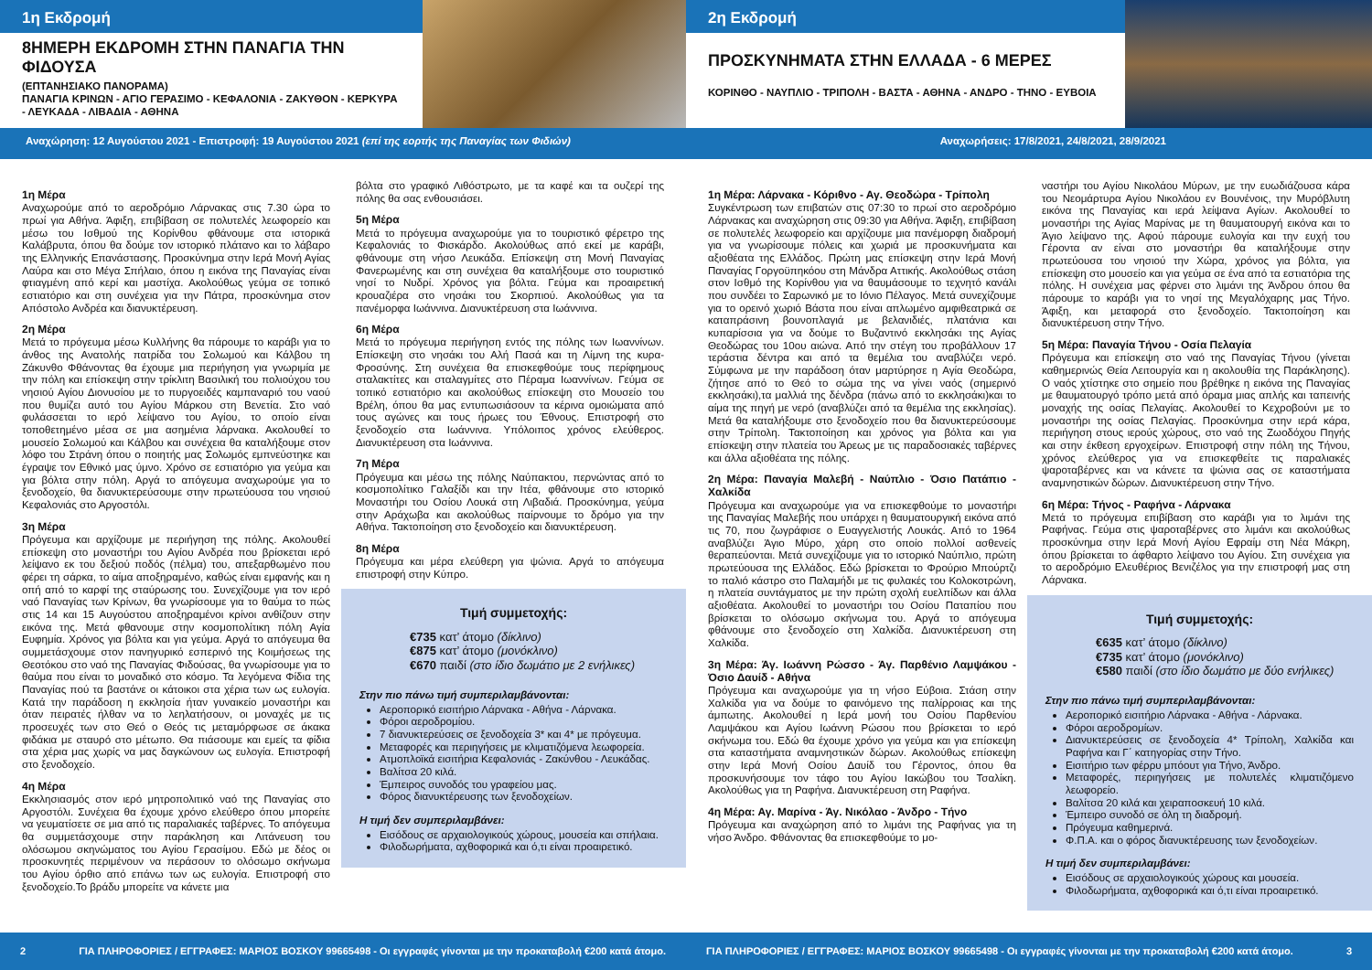1η Εκδρομή
8ΗΜΕΡΗ ΕΚΔΡΟΜΗ ΣΤΗΝ ΠΑΝΑΓΙΑ ΤΗΝ ΦΙΔΟΥΣΑ
(ΕΠΤΑΝΗΣΙΑΚΟ ΠΑΝΟΡΑΜΑ)
ΠΑΝΑΓΙΑ ΚΡΙΝΩΝ - ΑΓΙΟ ΓΕΡΑΣΙΜΟ - ΚΕΦΑΛΟΝΙΑ - ΖΑΚΥΘΟΝ - ΚΕΡΚΥΡΑ - ΛΕΥΚΑΔΑ - ΛΙΒΑΔΙΑ - ΑΘΗΝΑ
Αναχώρηση: 12 Αυγούστου 2021 - Επιστροφή: 19 Αυγούστου 2021 (επί της εορτής της Παναγίας των Φιδιών)
1η Μέρα
Αναχωρούμε από το αεροδρόμιο Λάρνακας στις 7.30 ώρα το πρωί για Αθήνα. Άφιξη, επιβίβαση σε πολυτελές λεωφορείο και μέσω του Ισθμού της Κορίνθου φθάνουμε στα ιστορικά Καλάβρυτα, όπου θα δούμε τον ιστορικό πλάτανο και το λάβαρο της Ελληνικής Επανάστασης. Προσκύνημα στην Ιερά Μονή Αγίας Λαύρα και στο Μέγα Σπήλαιο, όπου η εικόνα της Παναγίας είναι φτιαγμένη από κερί και μαστίχα. Ακολούθως γεύμα σε τοπικό εστιατόριο και στη συνέχεια για την Πάτρα, προσκύνημα στον Απόστολο Ανδρέα και διανυκτέρευση.
2η Μέρα
Μετά το πρόγευμα μέσω Κυλλήνης θα πάρουμε το καράβι για το άνθος της Ανατολής πατρίδα του Σολωμού και Κάλβου τη Ζάκυνθο Φθάνοντας θα έχουμε μια περιήγηση για γνωριμία με την πόλη και επίσκεψη στην τρίκλιτη Βασιλική του πολιούχου του νησιού Αγίου Διονυσίου με το πυργοειδές καμπαναριό του ναού που θυμίζει αυτό του Αγίου Μάρκου στη Βενετία. Στο ναό φυλάσσεται το ιερό λείψανο του Αγίου, το οποίο είναι τοποθετημένο μέσα σε μια ασημένια λάρνακα. Ακολουθεί το μουσείο Σολωμού και Κάλβου και συνέχεια θα καταλήξουμε στον λόφο του Στράνη όπου ο ποιητής μας Σολωμός εμπνεύστηκε και έγραψε τον Εθνικό μας ύμνο. Χρόνο σε εστιατόριο για γεύμα και για βόλτα στην πόλη. Αργά το απόγευμα αναχωρούμε για το ξενοδοχείο, θα διανυκτερεύσουμε στην πρωτεύουσα του νησιού Κεφαλονιάς στο Αργοστόλι.
3η Μέρα
Πρόγευμα και αρχίζουμε με περιήγηση της πόλης. Ακολουθεί επίσκεψη στο μοναστήρι του Αγίου Ανδρέα που βρίσκεται ιερό λείψανο εκ του δεξιού ποδός (πέλμα) του, απεξαρθωμένο που φέρει τη σάρκα, το αίμα αποξηραμένο, καθώς είναι εμφανής και η οπή από το καρφί της σταύρωσης του. Συνεχίζουμε για τον ιερό ναό Παναγίας των Κρίνων, θα γνωρίσουμε για το θαύμα το πώς στις 14 και 15 Αυγούστου αποξηραμένοι κρίνοι ανθίζουν στην εικόνα της. Μετά φθανουμε στην κοσμοπολίτικη πόλη Αγία Ευφημία. Χρόνος για βόλτα και για γεύμα. Αργά το απόγευμα θα συμμετάσχουμε στον πανηγυρικό εσπερινό της Κοιμήσεως της Θεοτόκου στο ναό της Παναγίας Φιδούσας, θα γνωρίσουμε για το θαύμα που είναι το μοναδικό στο κόσμο. Τα λεγόμενα Φίδια της Παναγίας πού τα βαστάνε οι κάτοικοι στα χέρια των ως ευλογία. Κατά την παράδοση η εκκλησία ήταν γυναικείο μοναστήρι και όταν πειρατές ήλθαν να το λεηλατήσουν, οι μοναχές με τις προσευχές των στο Θεό ο Θεός τις μεταμόρφωσε σε άκακα φιδάκια με σταυρό στο μέτωπο. Θα πιάσουμε και εμείς τα φίδια στα χέρια μας χωρίς να μας δαγκώνουν ως ευλογία. Επιστροφή στο ξενοδοχείο.
4η Μέρα
Εκκλησιασμός στον ιερό μητροπολιτικό ναό της Παναγίας στο Αργοστόλι. Συνέχεια θα έχουμε χρόνο ελεύθερο όπου μπορείτε να γευματίσετε σε μια από τις παραλιακές ταβέρνες. Το απόγευμα θα συμμετάσχουμε στην παράκληση και Λιτάνευση του ολόσωμου σκηνώματος του Αγίου Γερασίμου. Εδώ με δέος οι προσκυνητές περιμένουν να περάσουν το ολόσωμο σκήνωμα του Αγίου όρθιο από επάνω των ως ευλογία. Επιστροφή στο ξενοδοχείο.Το βράδυ μπορείτε να κάνετε μια
βόλτα στο γραφικό Λιθόστρωτο, με τα καφέ και τα ουζερί της πόλης θα σας ενθουσιάσει.
5η Μέρα
Μετά το πρόγευμα αναχωρούμε για το τουριστικό φέρετρο της Κεφαλονιάς το Φισκάρδο. Ακολούθως από εκεί με καράβι, φθάνουμε στη νήσο Λευκάδα. Επίσκεψη στη Μονή Παναγίας Φανερωμένης και στη συνέχεια θα καταλήξουμε στο τουριστικό νησί το Νυδρί. Χρόνος για βόλτα. Γεύμα και προαιρετική κρουαζιέρα στο νησάκι του Σκορπιού. Ακολούθως για τα πανέμορφα Ιωάννινα. Διανυκτέρευση στα Ιωάννινα.
6η Μέρα
Μετά το πρόγευμα περιήγηση εντός της πόλης των Ιωαννίνων. Επίσκεψη στο νησάκι του Αλή Πασά και τη Λίμνη της κυρα-Φροσύνης. Στη συνέχεια θα επισκεφθούμε τους περίφημους σταλακτίτες και σταλαγμίτες στο Πέραμα Ιωαννίνων. Γεύμα σε τοπικό εστιατόριο και ακολούθως επίσκεψη στο Μουσείο του Βρέλη, όπου θα μας εντυπωσιάσουν τα κέρινα ομοιώματα από τους αγώνες και τους ήρωες του Έθνους. Επιστροφή στο ξενοδοχείο στα Ιωάννινα. Υπόλοιπος χρόνος ελεύθερος. Διανυκτέρευση στα Ιωάννινα.
7η Μέρα
Πρόγευμα και μέσω της πόλης Ναύπακτου, περνώντας από το κοσμοπολίτικο Γαλαξίδι και την Ιτέα, φθάνουμε στο ιστορικό Μοναστήρι του Οσίου Λουκά στη Λιβαδιά. Προσκύνημα, γεύμα στην Αράχωβα και ακολούθως παίρνουμε το δρόμο για την Αθήνα. Τακτοποίηση στο ξενοδοχείο και διανυκτέρευση.
8η Μέρα
Πρόγευμα και μέρα ελεύθερη για ψώνια. Αργά το απόγευμα επιστροφή στην Κύπρο.
Τιμή συμμετοχής:
€735 κατ’ άτομο (δίκλινο)
€875 κατ’ άτομο (μονόκλινο)
€670 παιδί (στο ίδιο δωμάτιο με 2 ενήλικες)
Στην πιο πάνω τιμή συμπεριλαμβάνονται:
Αεροπορικό εισιτήριο Λάρνακα - Αθήνα - Λάρνακα.
Φόροι αεροδρομίου.
7 διανυκτερεύσεις σε ξενοδοχεία 3* και 4* με πρόγευμα.
Μεταφορές και περιηγήσεις με κλιματιζόμενα λεωφορεία.
Ατμοπλοϊκά εισιτήρια Κεφαλονιάς - Ζακύνθου - Λευκάδας.
Βαλίτσα 20 κιλά.
Έμπειρος συνοδός του γραφείου μας.
Φόρος διανυκτέρευσης των ξενοδοχείων.
Η τιμή δεν συμπεριλαμβάνει:
Εισόδους σε αρχαιολογικούς χώρους, μουσεία και σπήλαια.
Φιλοδωρήματα, αχθοφορικά και ό,τι είναι προαιρετικό.
2 ΓΙΑ ΠΛΗΡΟΦΟΡΙΕΣ / ΕΓΓΡΑΦΕΣ: ΜΑΡΙΟΣ ΒΟΣΚΟΥ 99665498 - Οι εγγραφές γίνονται με την προκαταβολή €200 κατά άτομο.
2η Εκδρομή
ΠΡΟΣΚΥΝΗΜΑΤΑ ΣΤΗΝ ΕΛΛΑΔΑ - 6 ΜΕΡΕΣ
ΚΟΡΙΝΘΟ - ΝΑΥΠΛΙΟ - ΤΡΙΠΟΛΗ - ΒΑΣΤΑ - ΑΘΗΝΑ - ΑΝΔΡΟ - ΤΗΝΟ - ΕΥΒΟΙΑ
Αναχωρήσεις: 17/8/2021, 24/8/2021, 28/9/2021
1η Μέρα: Λάρνακα - Κόριθνο - Αγ. Θεοδώρα - Τρίπολη
Συγκέντρωση των επιβατών στις 07:30 το πρωί στο αεροδρόμιο Λάρνακας και αναχώρηση στις 09:30 για Αθήνα. Άφιξη, επιβίβαση σε πολυτελές λεωφορείο και αρχίζουμε μια πανέμορφη διαδρομή για να γνωρίσουμε πόλεις και χωριά με προσκυνήματα και αξιοθέατα της Ελλάδος. Πρώτη μας επίσκεψη στην Ιερά Μονή Παναγίας Γοργοϋπηκόου στη Μάνδρα Αττικής. Ακολούθως στάση στον Ισθμό της Κορίνθου για να θαυμάσουμε το τεχνητό κανάλι που συνδέει το Σαρωνικό με το Ιόνιο Πέλαγος. Μετά συνεχίζουμε για το ορεινό χωριό Βάστα που είναι απλωμένο αμφιθεατρικά σε καταπράσινη βουνοπλαγιά με βελανιδιές, πλατάνια και κυπαρίσσια για να δούμε το Βυζαντινό εκκλησάκι της Αγίας Θεοδώρας του 10ου αιώνα. Από την στέγη του προβάλλουν 17 τεράστια δέντρα και από τα θεμέλια του αναβλύζει νερό. Σύμφωνα με την παράδοση όταν μαρτύρησε η Αγία Θεοδώρα, ζήτησε από το Θεό το σώμα της να γίνει ναός (σημερινό εκκλησάκι),τα μαλλιά της δένδρα (πάνω από το εκκλησάκι)και το αίμα της πηγή με νερό (αναβλύζει από τα θεμέλια της εκκλησίας). Μετά θα καταλήξουμε στο ξενοδοχείο που θα διανυκτερεύσουμε στην Τρίπολη. Τακτοποίηση και χρόνος για βόλτα και για επίσκεψη στην πλατεία του Άρεως με τις παραδοσιακές ταβέρνες και άλλα αξιοθέατα της πόλης.
2η Μέρα: Παναγία Μαλεβή - Ναύπλιο - Όσιο Πατάπιο - Χαλκίδα
Πρόγευμα και αναχωρούμε για να επισκεφθούμε το μοναστήρι της Παναγίας Μαλεβής που υπάρχει η θαυματουργική εικόνα από τις 70, που ζωγράφισε ο Ευαγγελιστής Λουκάς. Από το 1964 αναβλύζει Άγιο Μύρο, χάρη στο οποίο πολλοί ασθενείς θεραπεύονται. Μετά συνεχίζουμε για το ιστορικό Ναύπλιο, πρώτη πρωτεύουσα της Ελλάδος. Εδώ βρίσκεται το Φρούριο Μπούρτζι το παλιό κάστρο στο Παλαμήδι με τις φυλακές του Κολοκοτρώνη, η πλατεία συντάγματος με την πρώτη σχολή ευελπίδων και άλλα αξιοθέατα. Ακολουθεί το μοναστήρι του Οσίου Παταπίου που βρίσκεται το ολόσωμο σκήνωμα του. Αργά το απόγευμα φθάνουμε στο ξενοδοχείο στη Χαλκίδα. Διανυκτέρευση στη Χαλκίδα.
3η Μέρα: Άγ. Ιωάννη Ρώσσο - Άγ. Παρθένιο Λαμψάκου - Όσιο Δαυίδ - Αθήνα
Πρόγευμα και αναχωρούμε για τη νήσο Εύβοια. Στάση στην Χαλκίδα για να δούμε το φαινόμενο της παλίρροιας και της άμπωτης. Ακολουθεί η Ιερά μονή του Οσίου Παρθενίου Λαμψάκου και Αγίου Ιωάννη Ρώσου που βρίσκεται το ιερό σκήνωμα του. Εδώ θα έχουμε χρόνο για γεύμα και για επίσκεψη στα καταστήματα αναμνηστικών δώρων. Ακολούθως επίσκεψη στην Ιερά Μονή Οσίου Δαυίδ του Γέροντος, όπου θα προσκυνήσουμε τον τάφο του Αγίου Ιακώβου του Τσαλίκη. Ακολούθως για τη Ραφήνα. Διανυκτέρευση στη Ραφήνα.
4η Μέρα: Αγ. Μαρίνα - Άγ. Νικόλαο - Άνδρο - Τήνο
Πρόγευμα και αναχώρηση από το λιμάνι της Ραφήνας για τη νήσο Άνδρο. Φθάνοντας θα επισκεφθούμε το μο-
ναστήρι του Αγίου Νικολάου Μύρων, με την ευωδιάζουσα κάρα του Νεομάρτυρα Αγίου Νικολάου εν Βουνένοις, την Μυρόβλυτη εικόνα της Παναγίας και ιερά λείψανα Αγίων. Ακολουθεί το μοναστήρι της Αγίας Μαρίνας με τη θαυματουργή εικόνα και το Άγιο λείψανο της. Αφού πάρουμε ευλογία και την ευχή του Γέροντα αν είναι στο μοναστήρι θα καταλήξουμε στην πρωτεύουσα του νησιού την Χώρα, χρόνος για βόλτα, για επίσκεψη στο μουσείο και για γεύμα σε ένα από τα εστιατόρια της πόλης. Η συνέχεια μας φέρνει στο λιμάνι της Άνδρου όπου θα πάρουμε το καράβι για το νησί της Μεγαλόχαρης μας Τήνο. Άφιξη, και μεταφορά στο ξενοδοχείο. Τακτοποίηση και διανυκτέρευση στην Τήνο.
5η Μέρα: Παναγία Τήνου - Οσία Πελαγία
Πρόγευμα και επίσκεψη στο ναό της Παναγίας Τήνου (γίνεται καθημερινώς Θεία Λειτουργία και η ακολουθία της Παράκλησης). Ο ναός χτίστηκε στο σημείο που βρέθηκε η εικόνα της Παναγίας με θαυματουργό τρόπο μετά από όραμα μιας απλής και ταπεινής μοναχής της οσίας Πελαγίας. Ακολουθεί το Κεχροβούνι με το μοναστήρι της οσίας Πελαγίας. Προσκύνημα στην ιερά κάρα, περιήγηση στους ιερούς χώρους, στο ναό της Ζωοδόχου Πηγής και στην έκθεση εργοχείρων. Επιστροφή στην πόλη της Τήνου, χρόνος ελεύθερος για να επισκεφθείτε τις παραλιακές ψαροταβέρνες και να κάνετε τα ψώνια σας σε καταστήματα αναμνηστικών δώρων. Διανυκτέρευση στην Τήνο.
6η Μέρα: Τήνος - Ραφήνα - Λάρνακα
Μετά το πρόγευμα επιβίβαση στο καράβι για το λιμάνι της Ραφήνας. Γεύμα στις ψαροταβέρνες στο λιμάνι και ακολούθως προσκύνημα στην Ιερά Μονή Αγίου Εφραίμ στη Νέα Μάκρη, όπου βρίσκεται το άφθαρτο λείψανο του Αγίου. Στη συνέχεια για το αεροδρόμιο Ελευθέριος Βενιζέλος για την επιστροφή μας στη Λάρνακα.
Τιμή συμμετοχής:
€635 κατ’ άτομο (δίκλινο)
€735 κατ’ άτομο (μονόκλινο)
€580 παιδί (στο ίδιο δωμάτιο με δύο ενήλικες)
Στην πιο πάνω τιμή συμπεριλαμβάνονται:
Αεροπορικό εισιτήριο Λάρνακα - Αθήνα - Λάρνακα.
Φόροι αεροδρομίων.
Διανυκτερεύσεις σε ξενοδοχεία 4* Τρίπολη, Χαλκίδα και Ραφήνα και Γ΄ κατηγορίας στην Τήνο.
Εισιτήριο των φέρρυ μπόουτ για Τήνο, Άνδρο.
Μεταφορές, περιηγήσεις με πολυτελές κλιματιζόμενο λεωφορείο.
Βαλίτσα 20 κιλά και χειραποσκευή 10 κιλά.
Έμπειρο συνοδό σε όλη τη διαδρομή.
Πρόγευμα καθημερινά.
Φ.Π.Α. και ο φόρος διανυκτέρευσης των ξενοδοχείων.
Η τιμή δεν συμπεριλαμβάνει:
Εισόδους σε αρχαιολογικούς χώρους και μουσεία.
Φιλοδωρήματα, αχθοφορικά και ό,τι είναι προαιρετικό.
ΓΙΑ ΠΛΗΡΟΦΟΡΙΕΣ / ΕΓΓΡΑΦΕΣ: ΜΑΡΙΟΣ ΒΟΣΚΟΥ 99665498 - Οι εγγραφές γίνονται με την προκαταβολή €200 κατά άτομο. 3